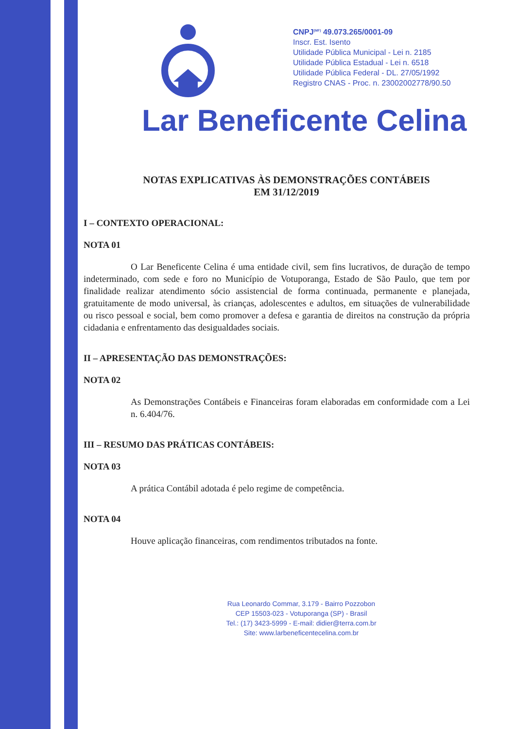CNPJ<sup>(MF)</sup> 49.073.265/0001-09
Inscr. Est. Isento
Utilidade Pública Municipal - Lei n. 2185
Utilidade Pública Estadual - Lei n. 6518
Utilidade Pública Federal - DL. 27/05/1992
Registro CNAS - Proc. n. 23002002778/90.50
Lar Beneficente Celina
NOTAS EXPLICATIVAS ÀS DEMONSTRAÇÕES CONTÁBEIS
EM 31/12/2019
I – CONTEXTO OPERACIONAL:
NOTA 01
O Lar Beneficente Celina é uma entidade civil, sem fins lucrativos, de duração de tempo indeterminado, com sede e foro no Município de Votuporanga, Estado de São Paulo, que tem por finalidade realizar atendimento sócio assistencial de forma continuada, permanente e planejada, gratuitamente de modo universal, às crianças, adolescentes e adultos, em situações de vulnerabilidade ou risco pessoal e social, bem como promover a defesa e garantia de direitos na construção da própria cidadania e enfrentamento das desigualdades sociais.
II – APRESENTAÇÃO DAS DEMONSTRAÇÕES:
NOTA 02
As Demonstrações Contábeis e Financeiras foram elaboradas em conformidade com a Lei n. 6.404/76.
III – RESUMO DAS PRÁTICAS CONTÁBEIS:
NOTA 03
A prática Contábil adotada é pelo regime de competência.
NOTA 04
Houve aplicação financeiras, com rendimentos tributados na fonte.
Rua Leonardo Commar, 3.179 - Bairro Pozzobon
CEP 15503-023 - Votuporanga (SP) - Brasil
Tel.: (17) 3423-5999 - E-mail: didier@terra.com.br
Site: www.larbeneficentecelina.com.br